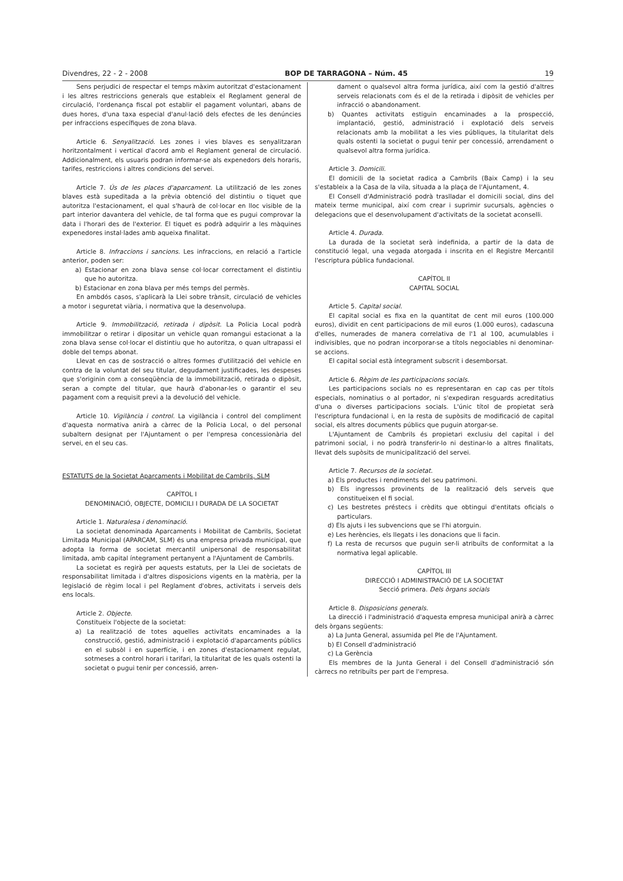Divendres, 22 - 2 - 2008 BOP DE TARRAGONA – Núm. 45 19
Sens perjudici de respectar el temps màxim autoritzat d'estacionament i les altres restriccions generals que estableix el Reglament general de circulació, l'ordenança fiscal pot establir el pagament voluntari, abans de dues hores, d'una taxa especial d'anul·lació dels efectes de les denúncies per infraccions específiques de zona blava.
Article 6. Senyalització. Les zones i vies blaves es senyalitzaran horitzontalment i vertical d'acord amb el Reglament general de circulació. Addicionalment, els usuaris podran informar-se als expenedors dels horaris, tarifes, restriccions i altres condicions del servei.
Article 7. Ús de les places d'aparcament. La utilització de les zones blaves està supeditada a la prèvia obtenció del distintiu o tiquet que autoritza l'estacionament, el qual s'haurà de col·locar en lloc visible de la part interior davantera del vehicle, de tal forma que es pugui comprovar la data i l'horari des de l'exterior. El tiquet es podrà adquirir a les màquines expenedores instal·lades amb aqueixa finalitat.
Article 8. Infraccions i sancions. Les infraccions, en relació a l'article anterior, poden ser:
a) Estacionar en zona blava sense col·locar correctament el distintiu que ho autoritza.
b) Estacionar en zona blava per més temps del permès.
En ambdós casos, s'aplicarà la Llei sobre trànsit, circulació de vehicles a motor i seguretat viària, i normativa que la desenvolupa.
Article 9. Immobilització, retirada i dipòsit. La Policia Local podrà immobilitzar o retirar i dipositar un vehicle quan romangui estacionat a la zona blava sense col·locar el distintiu que ho autoritza, o quan ultrapassi el doble del temps abonat.
Llevat en cas de sostracció o altres formes d'utilització del vehicle en contra de la voluntat del seu titular, degudament justificades, les despeses que s'originin com a conseqüència de la immobilització, retirada o dipòsit, seran a compte del titular, que haurà d'abonar-les o garantir el seu pagament com a requisit previ a la devolució del vehicle.
Article 10. Vigilància i control. La vigilància i control del compliment d'aquesta normativa anirà a càrrec de la Policia Local, o del personal subaltern designat per l'Ajuntament o per l'empresa concessionària del servei, en el seu cas.
ESTATUTS de la Societat Aparcaments i Mobilitat de Cambrils, SLM
CAPÍTOL I
DENOMINACIÓ, OBJECTE, DOMICILI I DURADA DE LA SOCIETAT
Article 1. Naturalesa i denominació.
La societat denominada Aparcaments i Mobilitat de Cambrils, Societat Limitada Municipal (APARCAM, SLM) és una empresa privada municipal, que adopta la forma de societat mercantil unipersonal de responsabilitat limitada, amb capital íntegrament pertanyent a l'Ajuntament de Cambrils.
La societat es regirà per aquests estatuts, per la Llei de societats de responsabilitat limitada i d'altres disposicions vigents en la matèria, per la legislació de règim local i pel Reglament d'obres, activitats i serveis dels ens locals.
Article 2. Objecte.
Constitueix l'objecte de la societat:
a) La realització de totes aquelles activitats encaminades a la construcció, gestió, administració i explotació d'aparcaments públics en el subsòl i en superfície, i en zones d'estacionament regulat, sotmeses a control horari i tarifari, la titularitat de les quals ostenti la societat o pugui tenir per concessió, arren-
dament o qualsevol altra forma jurídica, així com la gestió d'altres serveis relacionats com és el de la retirada i dipòsit de vehicles per infracció o abandonament.
b) Quantes activitats estiguin encaminades a la prospecció, implantació, gestió, administració i explotació dels serveis relacionats amb la mobilitat a les vies públiques, la titularitat dels quals ostenti la societat o pugui tenir per concessió, arrendament o qualsevol altra forma jurídica.
Article 3. Domicili.
El domicili de la societat radica a Cambrils (Baix Camp) i la seu s'estableix a la Casa de la vila, situada a la plaça de l'Ajuntament, 4.
El Consell d'Administració podrà traslladar el domicili social, dins del mateix terme municipal, així com crear i suprimir sucursals, agències o delegacions que el desenvolupament d'activitats de la societat aconselli.
Article 4. Durada.
La durada de la societat serà indefinida, a partir de la data de constitució legal, una vegada atorgada i inscrita en el Registre Mercantil l'escriptura pública fundacional.
CAPÍTOL II
CAPITAL SOCIAL
Article 5. Capital social.
El capital social es fixa en la quantitat de cent mil euros (100.000 euros), dividit en cent participacions de mil euros (1.000 euros), cadascuna d'elles, numerades de manera correlativa de l'1 al 100, acumulables i indivisibles, que no podran incorporar-se a títols negociables ni denominar-se accions.
El capital social està íntegrament subscrit i desemborsat.
Article 6. Règim de les participacions socials.
Les participacions socials no es representaran en cap cas per títols especials, nominatius o al portador, ni s'expediran resguards acreditatius d'una o diverses participacions socials. L'únic títol de propietat serà l'escriptura fundacional i, en la resta de supòsits de modificació de capital social, els altres documents públics que puguin atorgar-se.
L'Ajuntament de Cambrils és propietari exclusiu del capital i del patrimoni social, i no podrà transferir-lo ni destinar-lo a altres finalitats, llevat dels supòsits de municipalització del servei.
Article 7. Recursos de la societat.
a) Els productes i rendiments del seu patrimoni.
b) Els ingressos provinents de la realització dels serveis que constitueixen el fi social.
c) Les bestretes préstecs i crèdits que obtingui d'entitats oficials o particulars.
d) Els ajuts i les subvencions que se l'hi atorguin.
e) Les herències, els llegats i les donacions que li facin.
f) La resta de recursos que puguin ser-li atribuïts de conformitat a la normativa legal aplicable.
CAPÍTOL III
DIRECCIÓ I ADMINISTRACIÓ DE LA SOCIETAT
Secció primera. Dels òrgans socials
Article 8. Disposicions generals.
La direcció i l'administració d'aquesta empresa municipal anirà a càrrec dels òrgans següents:
a) La Junta General, assumida pel Ple de l'Ajuntament.
b) El Consell d'administració
c) La Gerència
Els membres de la Junta General i del Consell d'administració són càrrecs no retribuïts per part de l'empresa.